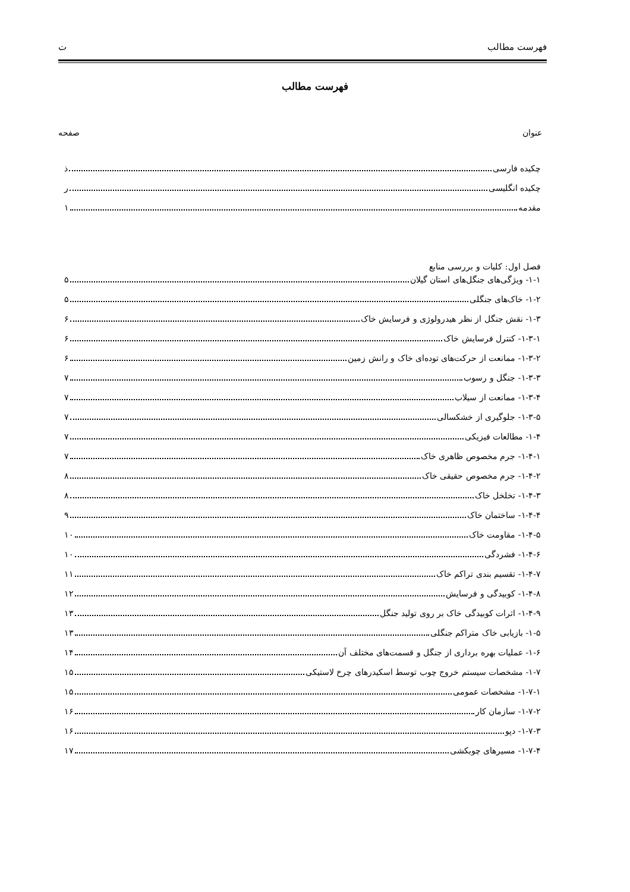فهرست مطالب ت
فهرست مطالب
عنوان صفحه
چکیده فارسی ذ
چکیده انگلیسی ر
مقدمه ۱
فصل اول: کلیات و بررسی منابع
۱-۱- ویژگی‌های جنگل‌های استان گیلان ۵
۱-۲- خاک‌های جنگلی ۵
۱-۳- نقش جنگل از نظر هیدرولوژی و فرسایش خاک ۶
۱-۳-۱- کنترل فرسایش خاک ۶
۱-۳-۲- ممانعت از حرکت‌های توده‌ای خاک و رانش زمین ۶
۱-۳-۳- جنگل و رسوب ۷
۱-۳-۴- ممانعت از سیلاب ۷
۱-۳-۵- جلوگیری از خشکسالی ۷
۱-۴- مطالعات فیزیکی ۷
۱-۴-۱- جرم مخصوص ظاهری خاک ۷
۱-۴-۲- جرم مخصوص حقیقی خاک ۸
۱-۴-۳- تخلخل خاک ۸
۱-۴-۴- ساختمان خاک ۹
۱-۴-۵- مقاومت خاک ۱۰
۱-۴-۶- فشردگی ۱۰
۱-۴-۷- تقسیم بندی تراکم خاک ۱۱
۱-۴-۸- کوبیدگی و فرسایش ۱۲
۱-۴-۹- اثرات کوبیدگی خاک بر روی تولید جنگل ۱۳
۱-۵- بازیابی خاک متراکم جنگلی ۱۳
۱-۶- عملیات بهره برداری از جنگل و قسمت‌های مختلف آن ۱۴
۱-۷- مشخصات سیستم خروج چوب توسط اسکیدرهای چرخ لاستیکی ۱۵
۱-۷-۱- مشخصات عمومی ۱۵
۱-۷-۲- سازمان کار ۱۶
۱-۷-۳- دپو ۱۶
۱-۷-۴- مسیرهای چوبکشی ۱۷